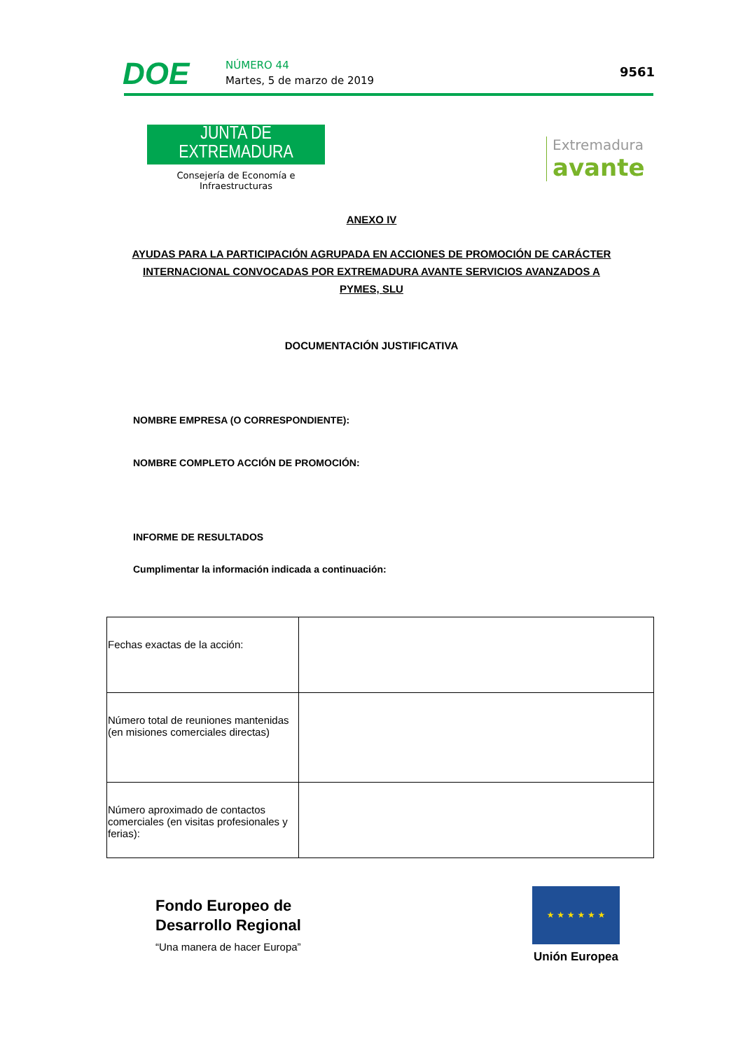DOE NÚMERO 44
Martes, 5 de marzo de 2019
9561
JUNTA DE EXTREMADURA
Consejería de Economía e Infraestructuras
Extremadura
avante
ANEXO IV
AYUDAS PARA LA PARTICIPACIÓN AGRUPADA EN ACCIONES DE PROMOCIÓN DE CARÁCTER
INTERNACIONAL CONVOCADAS POR EXTREMADURA AVANTE SERVICIOS AVANZADOS A
PYMES, SLU
DOCUMENTACIÓN JUSTIFICATIVA
NOMBRE EMPRESA (O CORRESPONDIENTE):
NOMBRE COMPLETO ACCIÓN DE PROMOCIÓN:
INFORME DE RESULTADOS
Cumplimentar la información indicada a continuación:
| Fechas exactas de la acción: | |
| Número total de reuniones mantenidas (en misiones comerciales directas) | |
| Número aproximado de contactos comerciales (en visitas profesionales y ferias): | |
Fondo Europeo de
Desarrollo Regional
“Una manera de hacer Europa”
★ ★ ★ ★ ★ ★
Unión Europea